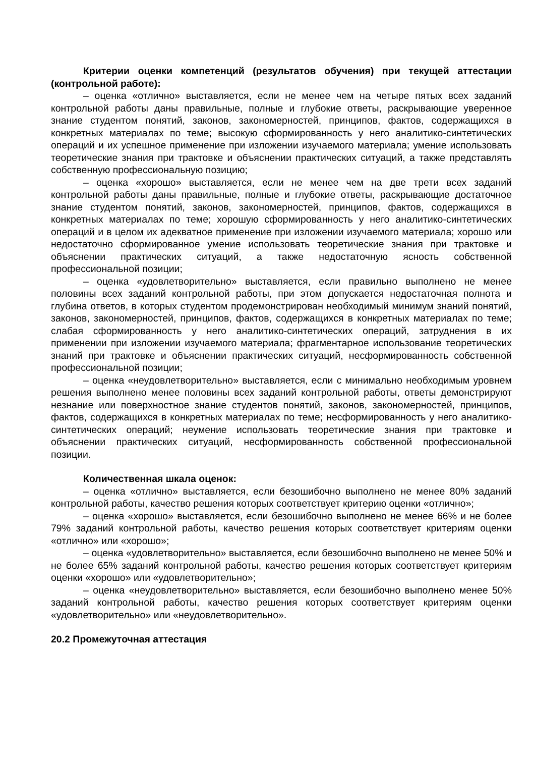Критерии оценки компетенций (результатов обучения) при текущей аттестации (контрольной работе):
– оценка «отлично» выставляется, если не менее чем на четыре пятых всех заданий контрольной работы даны правильные, полные и глубокие ответы, раскрывающие уверенное знание студентом понятий, законов, закономерностей, принципов, фактов, содержащихся в конкретных материалах по теме; высокую сформированность у него аналитико-синтетических операций и их успешное применение при изложении изучаемого материала; умение использовать теоретические знания при трактовке и объяснении практических ситуаций, а также представлять собственную профессиональную позицию;
– оценка «хорошо» выставляется, если не менее чем на две трети всех заданий контрольной работы даны правильные, полные и глубокие ответы, раскрывающие достаточное знание студентом понятий, законов, закономерностей, принципов, фактов, содержащихся в конкретных материалах по теме; хорошую сформированность у него аналитико-синтетических операций и в целом их адекватное применение при изложении изучаемого материала; хорошо или недостаточно сформированное умение использовать теоретические знания при трактовке и объяснении практических ситуаций, а также недостаточную ясность собственной профессиональной позиции;
– оценка «удовлетворительно» выставляется, если правильно выполнено не менее половины всех заданий контрольной работы, при этом допускается недостаточная полнота и глубина ответов, в которых студентом продемонстрирован необходимый минимум знаний понятий, законов, закономерностей, принципов, фактов, содержащихся в конкретных материалах по теме; слабая сформированность у него аналитико-синтетических операций, затруднения в их применении при изложении изучаемого материала; фрагментарное использование теоретических знаний при трактовке и объяснении практических ситуаций, несформированность собственной профессиональной позиции;
– оценка «неудовлетворительно» выставляется, если с минимально необходимым уровнем решения выполнено менее половины всех заданий контрольной работы, ответы демонстрируют незнание или поверхностное знание студентов понятий, законов, закономерностей, принципов, фактов, содержащихся в конкретных материалах по теме; несформированность у него аналитико-синтетических операций; неумение использовать теоретические знания при трактовке и объяснении практических ситуаций, несформированность собственной профессиональной позиции.
Количественная шкала оценок:
– оценка «отлично» выставляется, если безошибочно выполнено не менее 80% заданий контрольной работы, качество решения которых соответствует критерию оценки «отлично»;
– оценка «хорошо» выставляется, если безошибочно выполнено не менее 66% и не более 79% заданий контрольной работы, качество решения которых соответствует критериям оценки «отлично» или «хорошо»;
– оценка «удовлетворительно» выставляется, если безошибочно выполнено не менее 50% и не более 65% заданий контрольной работы, качество решения которых соответствует критериям оценки «хорошо» или «удовлетворительно»;
– оценка «неудовлетворительно» выставляется, если безошибочно выполнено менее 50% заданий контрольной работы, качество решения которых соответствует критериям оценки «удовлетворительно» или «неудовлетворительно».
20.2 Промежуточная аттестация